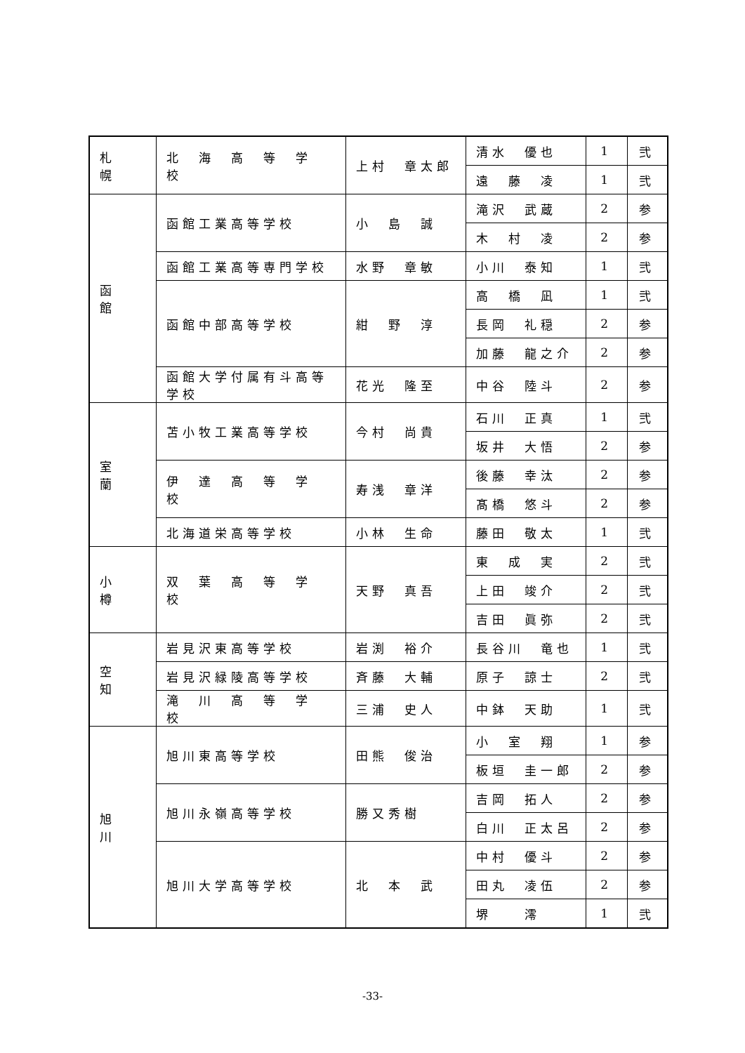| 札 幌 | 北 海 高 等 学 校 | 上村 章太郎 | 清水 優也 | 1 | 弐 |
| | | | 遠 藤 凌 | 1 | 弐 |
| 函 館 | 函館工業高等学校 | 小 島 誠 | 滝沢 武蔵 | 2 | 参 |
| | | | 木 村 凌 | 2 | 参 |
| | 函館工業高等専門学校 | 水野 章敏 | 小川 泰知 | 1 | 弐 |
| | 函館中部高等学校 | 紺 野 淳 | 高 橋 凪 | 1 | 弐 |
| | | | 長岡 礼穏 | 2 | 参 |
| | | | 加藤 龍之介 | 2 | 参 |
| | 函館大学付属有斗高等学校 | 花光 隆至 | 中谷 陸斗 | 2 | 参 |
| 室 蘭 | 苫小牧工業高等学校 | 今村 尚貴 | 石川 正真 | 1 | 弐 |
| | | | 坂井 大悟 | 2 | 参 |
| | 伊 達 高 等 学 校 | 寿浅 章洋 | 後藤 幸汰 | 2 | 参 |
| | | | 髙橋 悠斗 | 2 | 参 |
| | 北海道栄高等学校 | 小林 生命 | 藤田 敬太 | 1 | 弐 |
| 小 樽 | 双 葉 高 等 学 校 | 天野 真吾 | 東 成 実 | 2 | 弐 |
| | | | 上田 竣介 | 2 | 弐 |
| | | | 吉田 眞弥 | 2 | 弐 |
| 空 知 | 岩見沢東高等学校 | 岩渕 裕介 | 長谷川 竜也 | 1 | 弐 |
| | 岩見沢緑陵高等学校 | 斉藤 大輔 | 原子 諒士 | 2 | 弐 |
| | 滝 川 高 等 学 校 | 三浦 史人 | 中鉢 天助 | 1 | 弐 |
| 旭 川 | 旭川東高等学校 | 田熊 俊治 | 小 室 翔 | 1 | 参 |
| | | | 板垣 圭一郎 | 2 | 参 |
| | 旭川永嶺高等学校 | 勝又秀樹 | 吉岡 拓人 | 2 | 参 |
| | | | 白川 正太呂 | 2 | 参 |
| | 旭川大学高等学校 | 北 本 武 | 中村 優斗 | 2 | 参 |
| | | | 田丸 凌伍 | 2 | 参 |
| | | | 堺 澪 | 1 | 弐 |
-33-